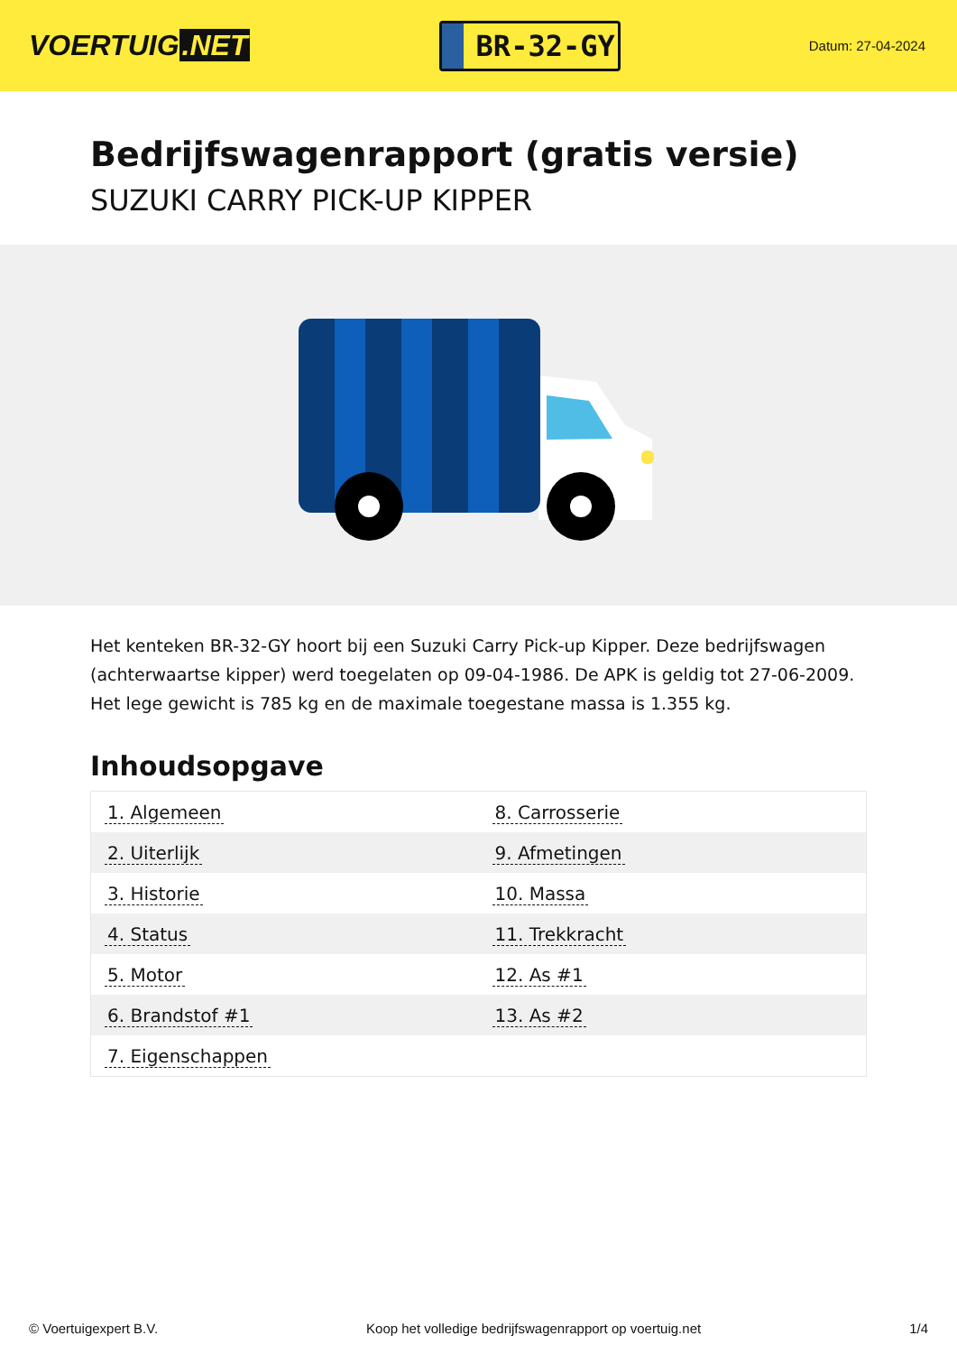VOERTUIG.NET
BR-32-GY
Datum: 27-04-2024
Bedrijfswagenrapport (gratis versie)
SUZUKI CARRY PICK-UP KIPPER
Het kenteken BR-32-GY hoort bij een Suzuki Carry Pick-up Kipper. Deze bedrijfswagen (achterwaartse kipper) werd toegelaten op 09-04-1986. De APK is geldig tot 27-06-2009. Het lege gewicht is 785 kg en de maximale toegestane massa is 1.355 kg.
Inhoudsopgave
| 1. Algemeen | 8. Carrosserie |
| 2. Uiterlijk | 9. Afmetingen |
| 3. Historie | 10. Massa |
| 4. Status | 11. Trekkracht |
| 5. Motor | 12. As #1 |
| 6. Brandstof #1 | 13. As #2 |
| 7. Eigenschappen | |
© Voertuigexpert B.V. Koop het volledige bedrijfswagenrapport op voertuig.net
1/4